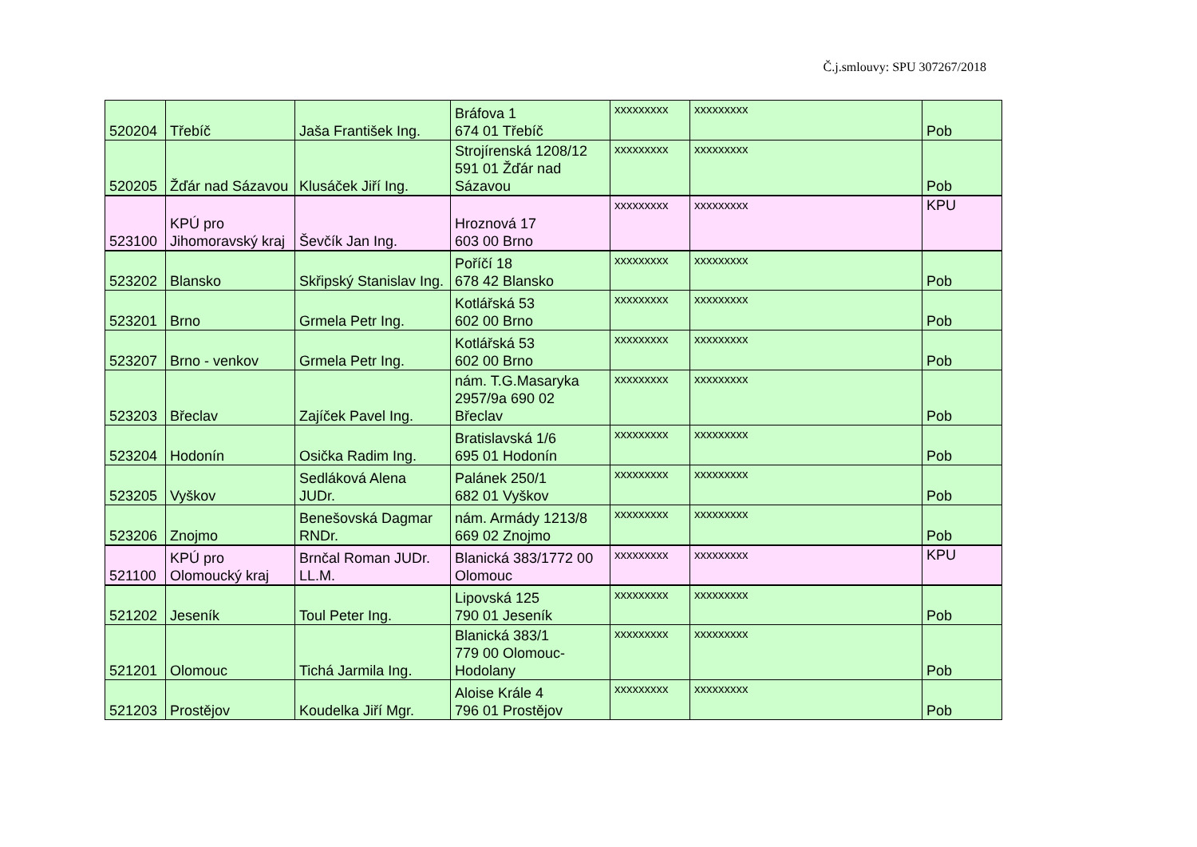Č.j.smlouvy: SPU 307267/2018
| 520204 | Třebíč | Jaša František Ing. | Bráfova 1 674 01 Třebíč | xxxxxxxxx | xxxxxxxxx | Pob |
| 520205 | Žďár nad Sázavou | Klusáček Jiří Ing. | Strojírenská 1208/12 591 01 Žďár nad Sázavou | xxxxxxxxx | xxxxxxxxx | Pob |
| 523100 | KPÚ pro Jihomoravský kraj | Ševčík Jan Ing. | Hroznová 17 603 00 Brno | xxxxxxxxx | xxxxxxxxx | KPU |
| 523202 | Blansko | Skřipský Stanislav Ing. | Poříčí 18 678 42 Blansko | xxxxxxxxx | xxxxxxxxx | Pob |
| 523201 | Brno | Grmela Petr Ing. | Kotlářská 53 602 00 Brno | xxxxxxxxx | xxxxxxxxx | Pob |
| 523207 | Brno - venkov | Grmela Petr Ing. | Kotlářská 53 602 00 Brno | xxxxxxxxx | xxxxxxxxx | Pob |
| 523203 | Břeclav | Zajíček Pavel Ing. | nám. T.G.Masaryka 2957/9a 690 02 Břeclav | xxxxxxxxx | xxxxxxxxx | Pob |
| 523204 | Hodonín | Osička Radim Ing. | Bratislavská 1/6 695 01 Hodonín | xxxxxxxxx | xxxxxxxxx | Pob |
| 523205 | Vyškov | Sedláková Alena JUDr. | Palánek 250/1 682 01 Vyškov | xxxxxxxxx | xxxxxxxxx | Pob |
| 523206 | Znojmo | Benešovská Dagmar RNDr. | nám. Armády 1213/8 669 02 Znojmo | xxxxxxxxx | xxxxxxxxx | Pob |
| 521100 | KPÚ pro Olomoucký kraj | Brnčal Roman JUDr. LL.M. | Blanická 383/1772 00 Olomouc | xxxxxxxxx | xxxxxxxxx | KPU |
| 521202 | Jeseník | Toul Peter Ing. | Lipovská 125 790 01 Jeseník | xxxxxxxxx | xxxxxxxxx | Pob |
| 521201 | Olomouc | Tichá Jarmila Ing. | Blanická 383/1 779 00 Olomouc-Hodolany | xxxxxxxxx | xxxxxxxxx | Pob |
| 521203 | Prostějov | Koudelka Jiří Mgr. | Aloise Krále 4 796 01 Prostějov | xxxxxxxxx | xxxxxxxxx | Pob |